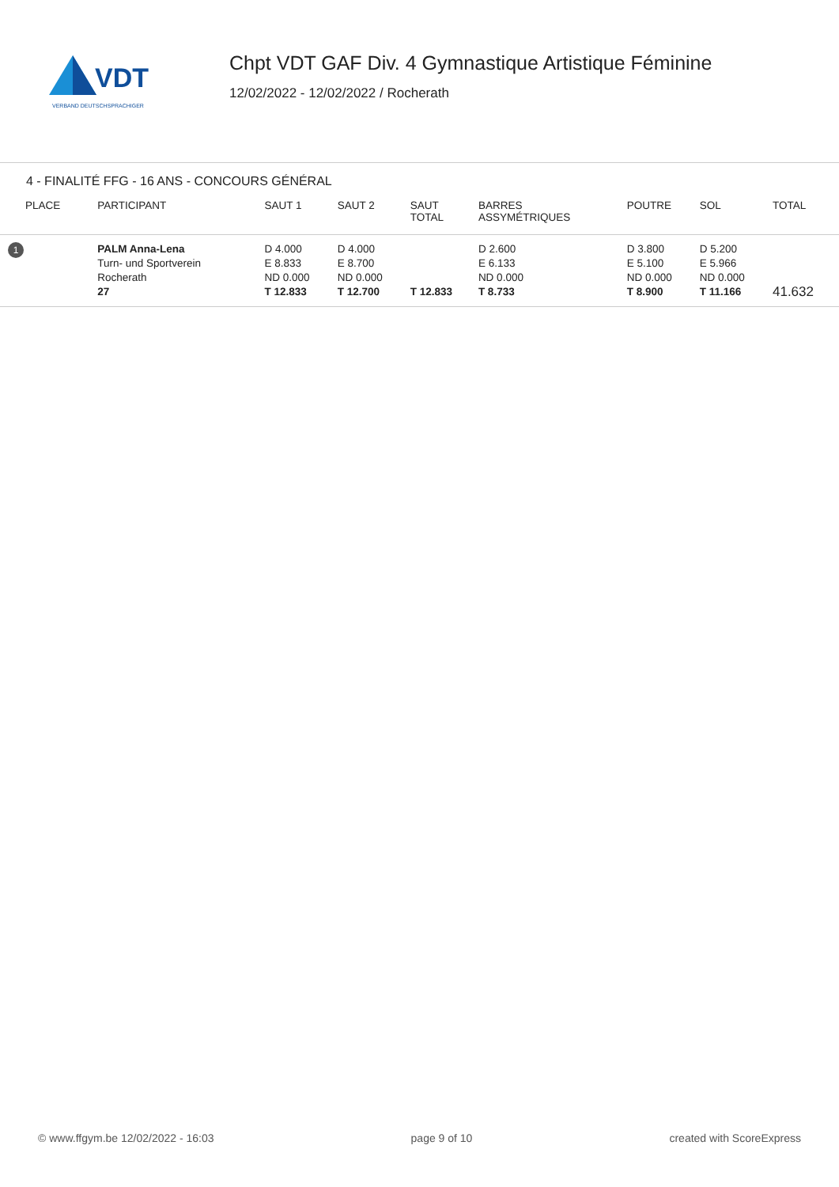VDT
VERBAND DEUTSCHSPRACHIGER
Chpt VDT GAF Div. 4 Gymnastique Artistique Féminine
12/02/2022 - 12/02/2022 / Rocherath
4 - FINALITÉ FFG - 16 ANS - CONCOURS GÉNÉRAL
| PLACE | PARTICIPANT | SAUT 1 | SAUT 2 | SAUT TOTAL | BARRES ASSYMÉTRIQUES | POUTRE | SOL | TOTAL |
| --- | --- | --- | --- | --- | --- | --- | --- | --- |
| 1 | PALM Anna-Lena Turn- und Sportverein Rocherath 27 | D 4.000 E 8.833 ND 0.000 T 12.833 | D 4.000 E 8.700 ND 0.000 T 12.700 | T 12.833 | D 2.600 E 6.133 ND 0.000 T 8.733 | D 3.800 E 5.100 ND 0.000 T 8.900 | D 5.200 E 5.966 ND 0.000 T 11.166 | 41.632 |
© www.ffgym.be 12/02/2022 - 16:03 page 9 of 10 created with ScoreExpress